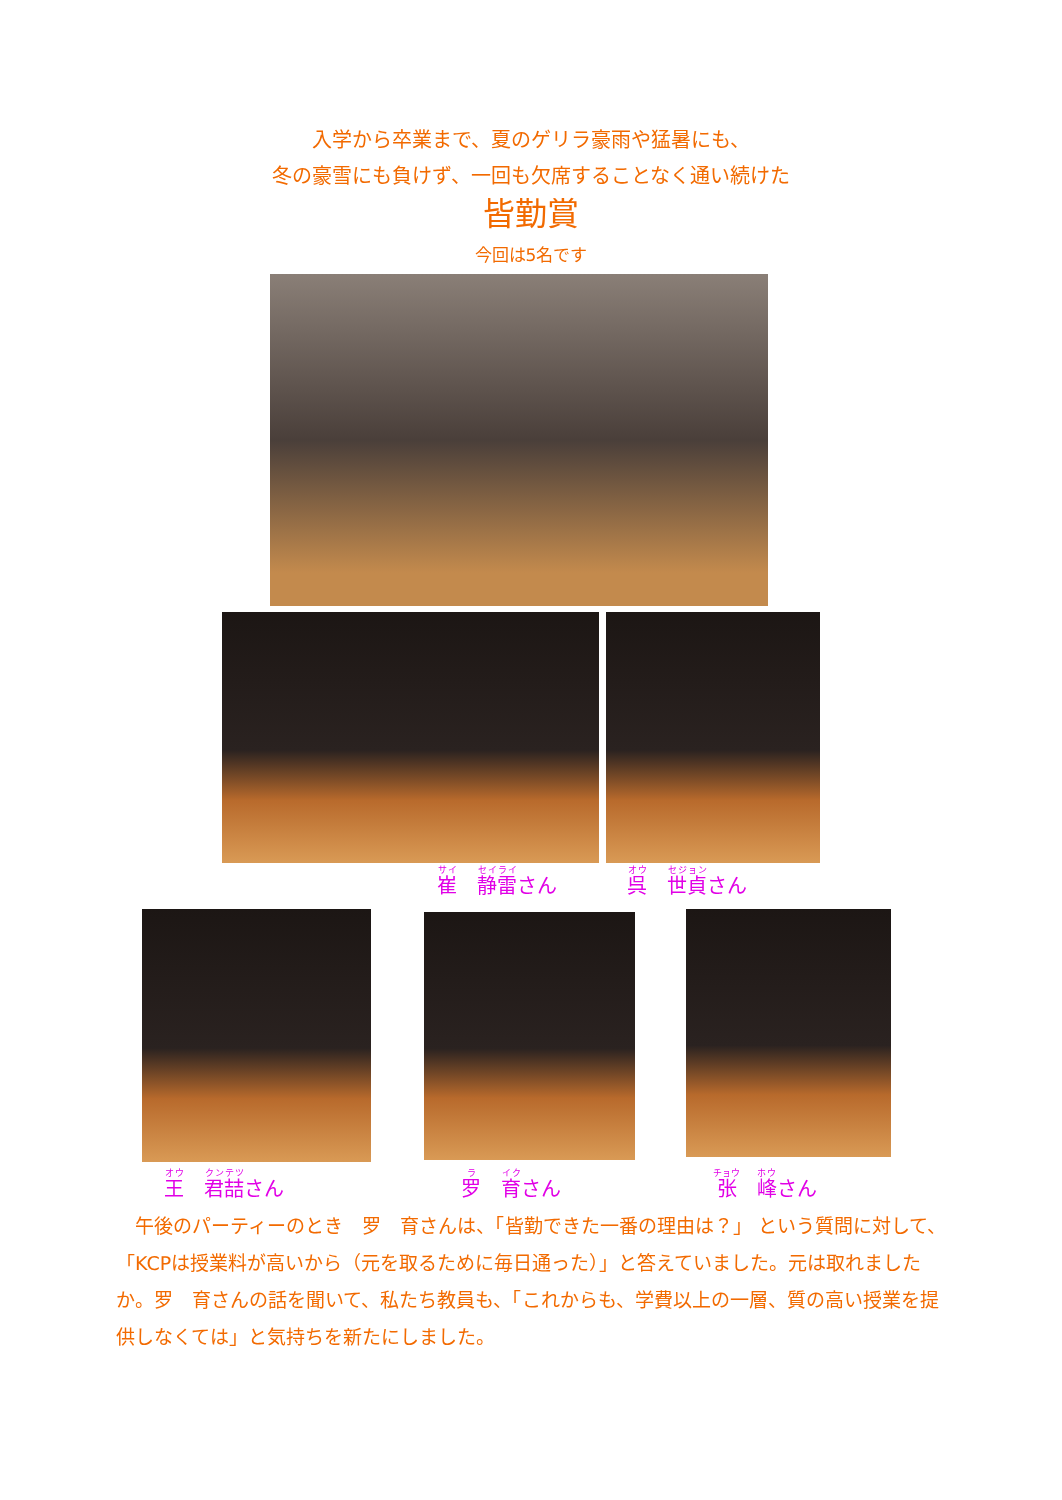入学から卒業まで、夏のゲリラ豪雨や猛暑にも、
冬の豪雪にも負けず、一回も欠席することなく通い続けた
皆勤賞
今回は5名です
崔　静雷さん 呉　世貞さん
王　君喆さん 罗　育さん 张　峰さん
　午後のパーティーのとき　罗　育さんは、「皆勤できた一番の理由は？」 という質問に対して、「KCPは授業料が高いから（元を取るために毎日通った）」と答えていました。元は取れましたか。罗　育さんの話を聞いて、私たち教員も、「これからも、学費以上の一層、質の高い授業を提供しなくては」と気持ちを新たにしました。